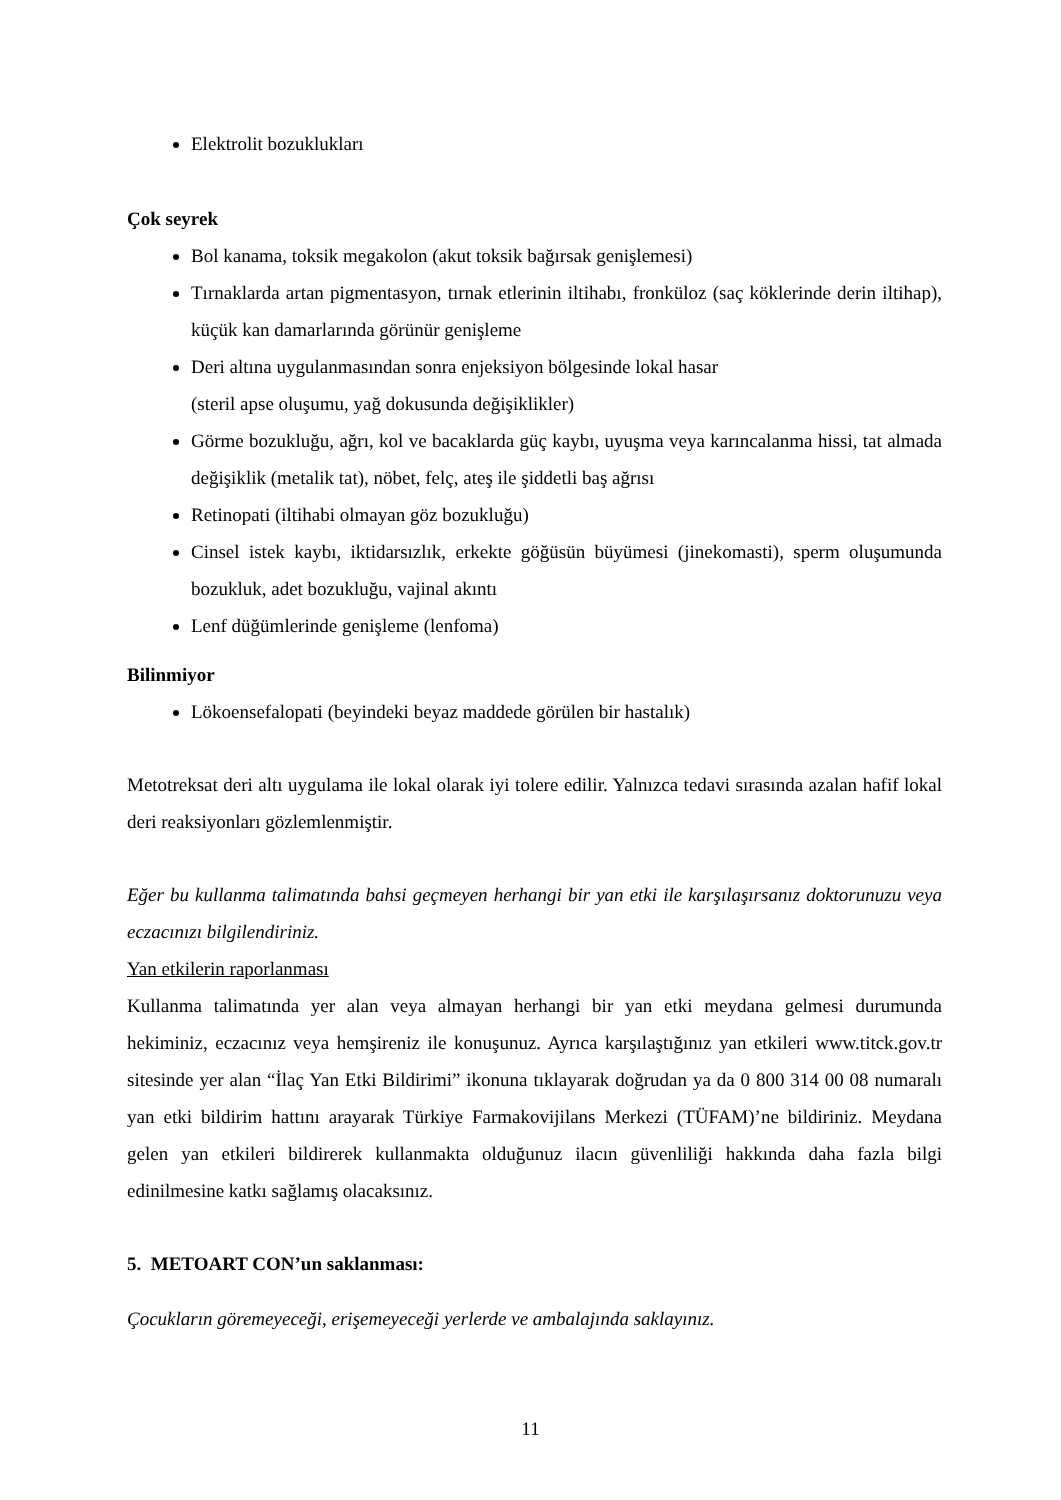Elektrolit bozuklukları
Çok seyrek
Bol kanama, toksik megakolon (akut toksik bağırsak genişlemesi)
Tırnaklarda artan pigmentasyon, tırnak etlerinin iltihabı, fronküloz (saç köklerinde derin iltihap), küçük kan damarlarında görünür genişleme
Deri altına uygulanmasından sonra enjeksiyon bölgesinde lokal hasar
(steril apse oluşumu, yağ dokusunda değişiklikler)
Görme bozukluğu, ağrı, kol ve bacaklarda güç kaybı, uyuşma veya karıncalanma hissi, tat almada değişiklik (metalik tat), nöbet, felç, ateş ile şiddetli baş ağrısı
Retinopati (iltihabi olmayan göz bozukluğu)
Cinsel istek kaybı, iktidarsızlık, erkekte göğüsün büyümesi (jinekomasti), sperm oluşumunda bozukluk, adet bozukluğu, vajinal akıntı
Lenf düğümlerinde genişleme (lenfoma)
Bilinmiyor
Lökoensefalopati (beyindeki beyaz maddede görülen bir hastalık)
Metotreksat deri altı uygulama ile lokal olarak iyi tolere edilir. Yalnızca tedavi sırasında azalan hafif lokal deri reaksiyonları gözlemlenmiştir.
Eğer bu kullanma talimatında bahsi geçmeyen herhangi bir yan etki ile karşılaşırsanız doktorunuzu veya eczacınızı bilgilendiriniz.
Yan etkilerin raporlanması
Kullanma talimatında yer alan veya almayan herhangi bir yan etki meydana gelmesi durumunda hekiminiz, eczacınız veya hemşireniz ile konuşunuz. Ayrıca karşılaştığınız yan etkileri www.titck.gov.tr sitesinde yer alan “İlaç Yan Etki Bildirimi” ikonuna tıklayarak doğrudan ya da 0 800 314 00 08 numaralı yan etki bildirim hattını arayarak Türkiye Farmakovijilans Merkezi (TÜFAM)’ne bildiriniz. Meydana gelen yan etkileri bildirerek kullanmakta olduğunuz ilacın güvenliliği hakkında daha fazla bilgi edinilmesine katkı sağlamış olacaksınız.
5. METOART CON’un saklanması:
Çocukların göremeyeceği, erişemeyeceği yerlerde ve ambalajında saklayınız.
11